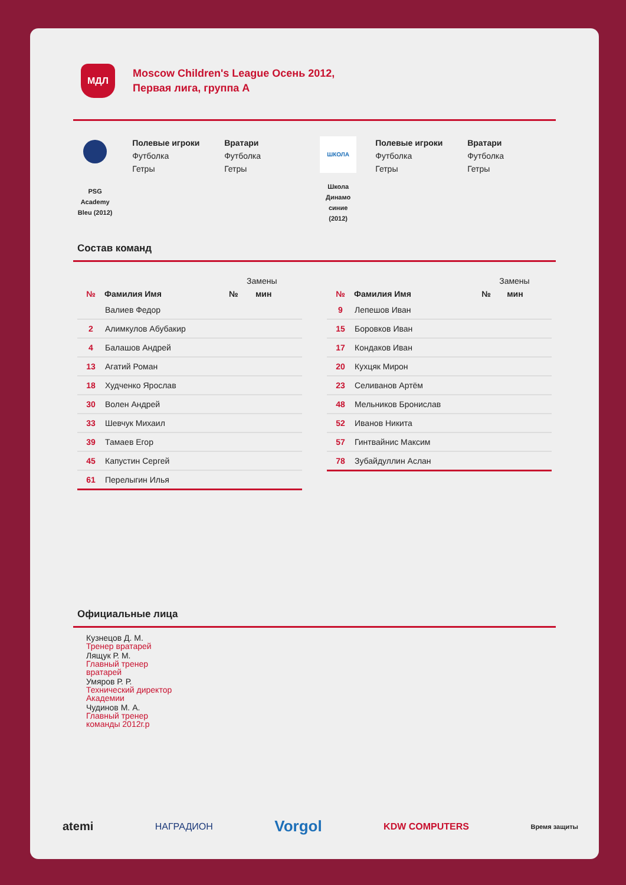МДЛ
Moscow Children's League Осень 2012,
Первая лига, группа А
PSG
Academy
Bleu (2012)
Полевые игроки
Футболка
Гетры
Вратари
Футболка
Гетры
ШКОЛА
Школа
Динамо
синие
(2012)
Полевые игроки
Футболка
Гетры
Вратари
Футболка
Гетры
Состав команд
| | | Замены | |
| --- | --- | --- | --- |
| № | Фамилия Имя | № | мин |
| | Валиев Федор | | |
| 2 | Алимкулов Абубакир | | |
| 4 | Балашов Андрей | | |
| 13 | Агатий Роман | | |
| 18 | Худченко Ярослав | | |
| 30 | Волен Андрей | | |
| 33 | Шевчук Михаил | | |
| 39 | Тамаев Егор | | |
| 45 | Капустин Сергей | | |
| 61 | Перелыгин Илья | | |
| | | Замены | |
| --- | --- | --- | --- |
| № | Фамилия Имя | № | мин |
| 9 | Лепешов Иван | | |
| 15 | Боровков Иван | | |
| 17 | Кондаков Иван | | |
| 20 | Кухцяк Мирон | | |
| 23 | Селиванов Артём | | |
| 48 | Мельников Бронислав | | |
| 52 | Иванов Никита | | |
| 57 | Гинтвайнис Максим | | |
| 78 | Зубайдуллин Аслан | | |
Официальные лица
Кузнецов Д. М.
Тренер вратарей
Лящук Р. М.
Главный тренер
вратарей
Умяров Р. Р.
Технический директор
Академии
Чудинов М. А.
Главный тренер
команды 2012г.р
atemi НАГРАДИОН Vorgol KDW COMPUTERS Время защиты